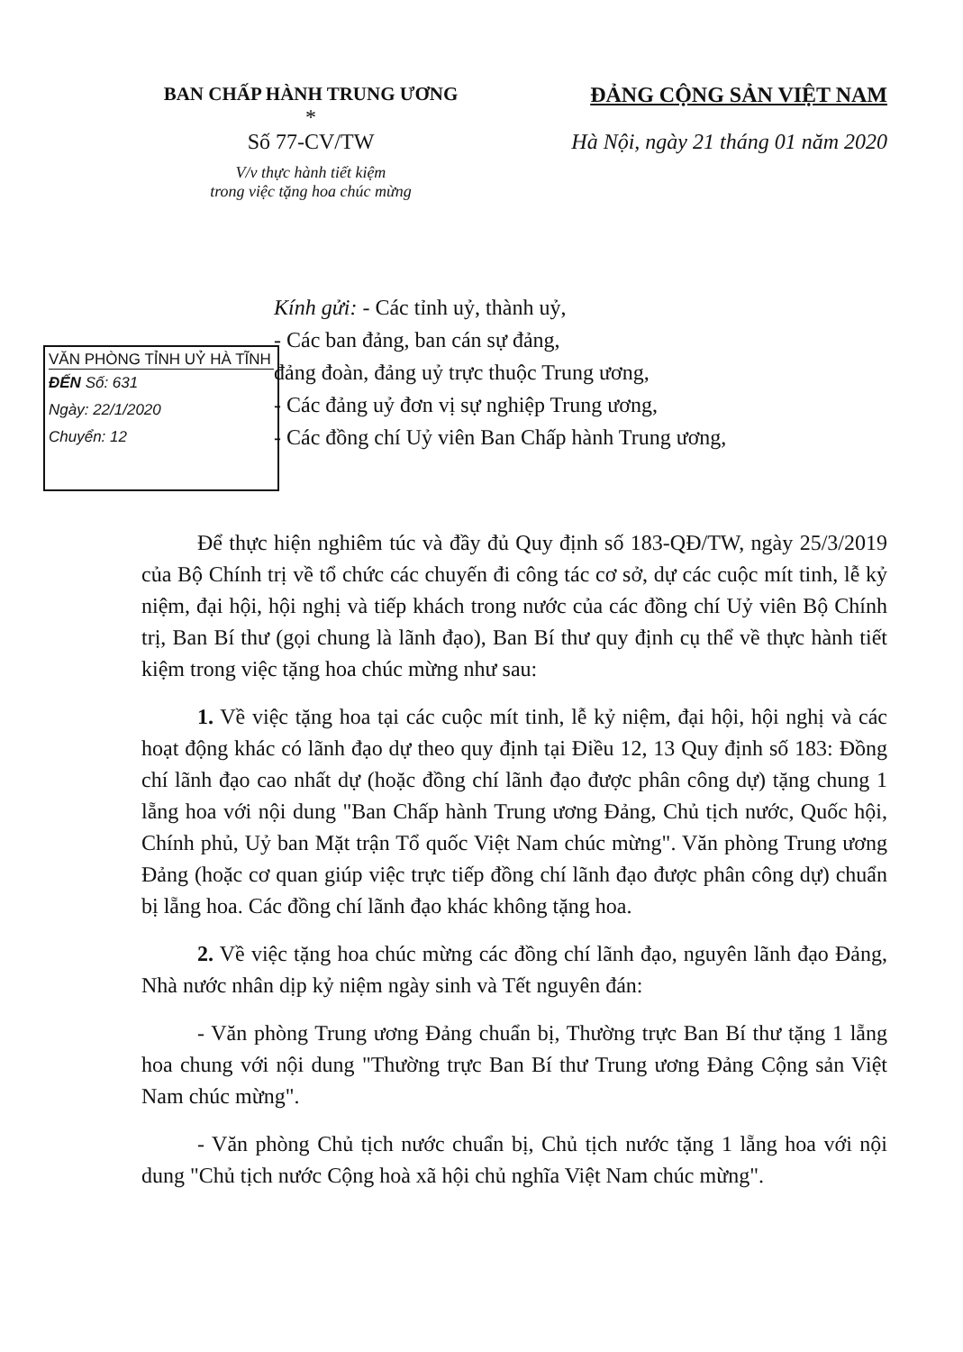BAN CHẤP HÀNH TRUNG ƯƠNG
*
Số 77-CV/TW
V/v thực hành tiết kiệm
trong việc tặng hoa chúc mừng
ĐẢNG CỘNG SẢN VIỆT NAM
Hà Nội, ngày 21 tháng 01 năm 2020
VĂN PHÒNG TỈNH UỶ HÀ TĨNH
ĐẾN Số: 631
Ngày: 22/1/2020
Chuyển: 12
Kính gửi: - Các tỉnh uỷ, thành uỷ,
- Các ban đảng, ban cán sự đảng,
đảng đoàn, đảng uỷ trực thuộc Trung ương,
- Các đảng uỷ đơn vị sự nghiệp Trung ương,
- Các đồng chí Uỷ viên Ban Chấp hành Trung ương,
Để thực hiện nghiêm túc và đầy đủ Quy định số 183-QĐ/TW, ngày 25/3/2019 của Bộ Chính trị về tổ chức các chuyến đi công tác cơ sở, dự các cuộc mít tinh, lễ kỷ niệm, đại hội, hội nghị và tiếp khách trong nước của các đồng chí Uỷ viên Bộ Chính trị, Ban Bí thư (gọi chung là lãnh đạo), Ban Bí thư quy định cụ thể về thực hành tiết kiệm trong việc tặng hoa chúc mừng như sau:
1. Về việc tặng hoa tại các cuộc mít tinh, lễ kỷ niệm, đại hội, hội nghị và các hoạt động khác có lãnh đạo dự theo quy định tại Điều 12, 13 Quy định số 183: Đồng chí lãnh đạo cao nhất dự (hoặc đồng chí lãnh đạo được phân công dự) tặng chung 1 lẵng hoa với nội dung "Ban Chấp hành Trung ương Đảng, Chủ tịch nước, Quốc hội, Chính phủ, Uỷ ban Mặt trận Tổ quốc Việt Nam chúc mừng". Văn phòng Trung ương Đảng (hoặc cơ quan giúp việc trực tiếp đồng chí lãnh đạo được phân công dự) chuẩn bị lẵng hoa. Các đồng chí lãnh đạo khác không tặng hoa.
2. Về việc tặng hoa chúc mừng các đồng chí lãnh đạo, nguyên lãnh đạo Đảng, Nhà nước nhân dịp kỷ niệm ngày sinh và Tết nguyên đán:
- Văn phòng Trung ương Đảng chuẩn bị, Thường trực Ban Bí thư tặng 1 lẵng hoa chung với nội dung "Thường trực Ban Bí thư Trung ương Đảng Cộng sản Việt Nam chúc mừng".
- Văn phòng Chủ tịch nước chuẩn bị, Chủ tịch nước tặng 1 lẵng hoa với nội dung "Chủ tịch nước Cộng hoà xã hội chủ nghĩa Việt Nam chúc mừng".